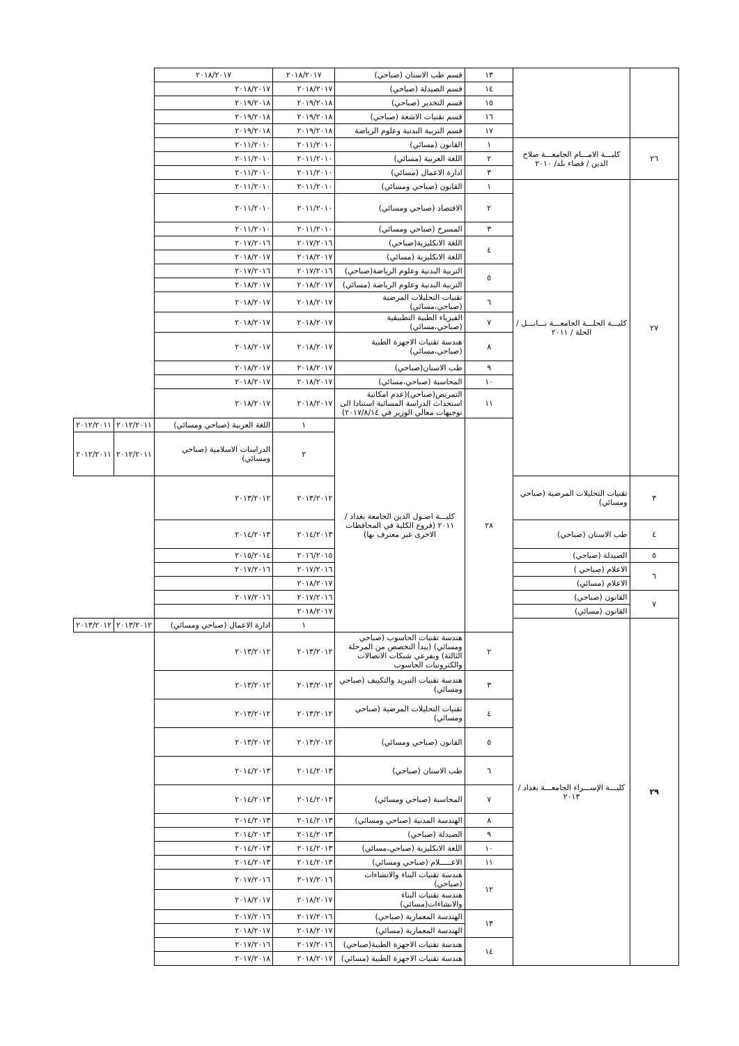| | | ١٣ | قسم طب الاسنان (صباحي) | ٢٠١٨/٢٠١٧ | ٢٠١٨/٢٠١٧ | | |
| | | ١٤ | قسم الصيدلة (صباحي) | ٢٠١٨/٢٠١٧ | ٢٠١٨/٢٠١٧ | | |
| | | ١٥ | قسم التخدير (صباحي) | ٢٠١٩/٢٠١٨ | ٢٠١٩/٢٠١٨ | | |
| | | ١٦ | قسم تقنيات الاشعة (صباحي) | ٢٠١٩/٢٠١٨ | ٢٠١٩/٢٠١٨ | | |
| | | ١٧ | قسم التربية البدنية وعلوم الرياضة | ٢٠١٩/٢٠١٨ | ٢٠١٩/٢٠١٨ | | |
| ٢٦ | كليـــة الامـــام الجامعـــة صلاح الدين / قضاء بلد/ ٢٠١٠ | ١ | القانون (مسائي) | ٢٠١١/٢٠١٠ | ٢٠١١/٢٠١٠ | | |
| | | ٢ | اللغة العربية (مسائي) | ٢٠١١/٢٠١٠ | ٢٠١١/٢٠١٠ | | |
| | | ٣ | ادارة الاعمال (مسائي) | ٢٠١١/٢٠١٠ | ٢٠١١/٢٠١٠ | | |
| ٢٧ | كليـــة الحلـــة الجامعـــة بـــابـــل / الحلة / ٢٠١١ | ١ | القانون (صباحي ومسائي) | ٢٠١١/٢٠١٠ | ٢٠١١/٢٠١٠ | | |
| | | ٢ | الاقتصاد (صباحي ومسائي) | ٢٠١١/٢٠١٠ | ٢٠١١/٢٠١٠ | | |
| | | ٣ | المسرح (صباحي ومسائي) | ٢٠١١/٢٠١٠ | ٢٠١١/٢٠١٠ | | |
| | | ٤ | اللغة الانكليزية(صباحي) | ٢٠١٧/٢٠١٦ | ٢٠١٧/٢٠١٦ | | |
| | | | اللغة الانكليزية (مسائي) | ٢٠١٨/٢٠١٧ | ٢٠١٨/٢٠١٧ | | |
| | | ٥ | التربية البدنية وعلوم الرياضة(صباحي) | ٢٠١٧/٢٠١٦ | ٢٠١٧/٢٠١٦ | | |
| | | | التربية البدنية وعلوم الرياضة (مسائي) | ٢٠١٨/٢٠١٧ | ٢٠١٨/٢٠١٧ | | |
| | | ٦ | تقنيات التحليلات المرضية (صباحي،مسائي) | ٢٠١٨/٢٠١٧ | ٢٠١٨/٢٠١٧ | | |
| | | ٧ | الفيزياء الطبية التطبيقية (صباحي،مسائي) | ٢٠١٨/٢٠١٧ | ٢٠١٨/٢٠١٧ | | |
| | | ٨ | هندسة تقنيات الاجهزة الطبية (صباحي،مسائي) | ٢٠١٨/٢٠١٧ | ٢٠١٨/٢٠١٧ | | |
| | | ٩ | طب الاسنان(صباحي) | ٢٠١٨/٢٠١٧ | ٢٠١٨/٢٠١٧ | | |
| | | ١٠ | المحاسبة (صباحي،مسائي) | ٢٠١٨/٢٠١٧ | ٢٠١٨/٢٠١٧ | | |
| | | ١١ | التمريض(صباحي)(عدم امكانية استحداث الدراسة المسائية استنادا الى توجيهات معالي الوزير في ٢٠١٧/٨/١٤) | ٢٠١٨/٢٠١٧ | ٢٠١٨/٢٠١٧ | | |
| | | ٢٨ | كليـــة اصـول الدين الجامعة بغداد / ٢٠١١ (فروع الكلية في المحافظات الاخرى غير معترف بها) | ١ | اللغة العربية (صباحي ومسائي) | ٢٠١٢/٢٠١١ | ٢٠١٢/٢٠١١ |
| | | | | ٢ | الدراسات الاسلامية (صباحي ومسائي) | ٢٠١٢/٢٠١١ | ٢٠١٢/٢٠١١ |
| ٣ | تقنيات التحليلات المرضية (صباحي ومسائي) | | | ٢٠١٣/٢٠١٢ | ٢٠١٣/٢٠١٢ | | |
| ٤ | طب الاسنان (صباحي) | | | ٢٠١٤/٢٠١٣ | ٢٠١٤/٢٠١٣ | | |
| ٥ | الصيدلة (صباحي) | | | ٢٠١٦/٢٠١٥ | ٢٠١٥/٢٠١٤ | | |
| ٦ | الاعلام (صباحي ) | | | ٢٠١٧/٢٠١٦ | ٢٠١٧/٢٠١٦ | | |
| | الاعلام (مسائي) | | | ٢٠١٨/٢٠١٧ | | | |
| ٧ | القانون (صباحي) | | | ٢٠١٧/٢٠١٦ | ٢٠١٧/٢٠١٦ | | |
| | القانون (مسائي) | | | ٢٠١٨/٢٠١٧ | | | |
| ٢٩ | كليـــة الإســـراء الجامعـــة بغداد / ٢٠١٣ | | | ١ | ادارة الاعمال (صباحي ومسائي) | ٢٠١٣/٢٠١٢ | ٢٠١٣/٢٠١٢ |
| | | ٢ | هندسة تقنيات الحاسوب (صباحي ومسائي) (يبدأ التخصص من المرحلة الثالثة) وبفرعي شبكات الاتصالات والكترونيات الحاسوب | ٢٠١٣/٢٠١٢ | ٢٠١٣/٢٠١٢ | | |
| | | ٣ | هندسة تقنيات التبريد والتكييف (صباحي ومسائي) | ٢٠١٣/٢٠١٢ | ٢٠١٣/٢٠١٢ | | |
| | | ٤ | تقنيات التحليلات المرضية (صباحي ومسائي) | ٢٠١٣/٢٠١٢ | ٢٠١٣/٢٠١٢ | | |
| | | ٥ | القانون (صباحي ومسائي) | ٢٠١٣/٢٠١٢ | ٢٠١٣/٢٠١٢ | | |
| | | ٦ | طب الاسنان (صباحي) | ٢٠١٤/٢٠١٣ | ٢٠١٤/٢٠١٣ | | |
| | | ٧ | المحاسبة (صباحي ومسائي) | ٢٠١٤/٢٠١٣ | ٢٠١٤/٢٠١٣ | | |
| | | ٨ | الهندسة المدنية (صباحي ومسائي) | ٢٠١٤/٢٠١٣ | ٢٠١٤/٢٠١٣ | | |
| | | ٩ | الصيدلة (صباحي) | ٢٠١٤/٢٠١٣ | ٢٠١٤/٢٠١٣ | | |
| | | ١٠ | اللغة الانكليزية (صباحي،مسائي) | ٢٠١٤/٢٠١٣ | ٢٠١٤/٢٠١٣ | | |
| | | ١١ | الاعـــــلام (صباحي ومسائي) | ٢٠١٤/٢٠١٣ | ٢٠١٤/٢٠١٣ | | |
| | | ١٢ | هندسة تقنيات البناء والانشاءات (صباحي) | ٢٠١٧/٢٠١٦ | ٢٠١٧/٢٠١٦ | | |
| | | | هندسة تقنيات البناء والانشاءات(مسائي) | ٢٠١٨/٢٠١٧ | ٢٠١٨/٢٠١٧ | | |
| | | ١٣ | الهندسة المعمارية (صباحي) | ٢٠١٧/٢٠١٦ | ٢٠١٧/٢٠١٦ | | |
| | | | الهندسة المعمارية (مسائي) | ٢٠١٨/٢٠١٧ | ٢٠١٨/٢٠١٧ | | |
| | | ١٤ | هندسة تقنيات الاجهزة الطبية(صباحي) | ٢٠١٧/٢٠١٦ | ٢٠١٧/٢٠١٦ | | |
| | | | هندسة تقنيات الاجهزة الطبية (مسائي) | ٢٠١٨/٢٠١٧ | ٢٠١٧/٢٠١٨ | | |